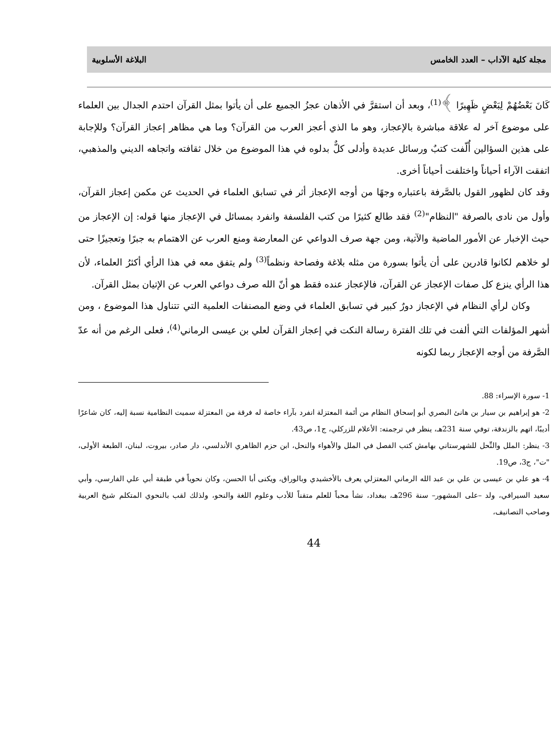مجلة كلية الآداب – العدد الخامس البلاغة الأسلوبية
كَانَ بَعْضُهُمْ لِبَعْضٍ ظَهِيرًا ﴾<sup>(1)</sup>، وبعد أن استقرَّ في الأذهان عجزُ الجميع على أن يأتوا بمثل القرآن احتدم الجدال بين العلماء على موضوع آخر له علاقة مباشرة بالإعجاز، وهو ما الذي أعجز العرب من القرآن؟ وما هي مظاهر إعجاز القرآن؟ وللإجابة على هذين السؤالين أُلّفت كتبٌ ورسائل عديدة وأدلى كلٌّ بدلوه في هذا الموضوع من خلال ثقافته واتجاهه الديني والمذهبي، اتفقت الآراء أحياناً واختلفت أحياناً أخرى.
وقد كان لظهور القول بالصَّرفة باعتباره وجهًا من أوجه الإعجاز أثر في تسابق العلماء في الحديث عن مكمن إعجاز القرآن، وأول من نادى بالصرفة "النظام"<sup>(2)</sup> فقد طالع كثيرًا من كتب الفلسفة وانفرد بمسائل في الإعجاز منها قوله: إن الإعجاز من حيث الإخبار عن الأمور الماضية والآتية، ومن جهة صرف الدواعي عن المعارضة ومنع العرب عن الاهتمام به جبرًا وتعجيزًا حتى لو خلاهم لكانوا قادرين على أن يأتوا بسورة من مثله بلاغة وفصاحة ونظماً<sup>(3)</sup> ولم يتفق معه في هذا الرأي أكثرُ العلماء، لأن هذا الرأي ينزع كل صفات الإعجاز عن القرآن، فالإعجاز عنده فقط هو أنّ الله صرف دواعي العرب عن الإتيان بمثل القرآن.
وكان لرأي النظام في الإعجاز دورٌ كبير في تسابق العلماء في وضع المصنفات العلمية التي تتناول هذا الموضوع ، ومن أشهر المؤلفات التي ألفت في تلك الفترة رسالة النكت في إعجاز القرآن لعلي بن عيسى الرماني<sup>(4)</sup>، فعلى الرغم من أنه عدّ الصَّرفة من أوجه الإعجاز ربما لكونه
1- سورة الإسراء: 88.
2- هو إبراهيم بن سيار بن هانئ البصري أبو إسحاق النظام من أئمة المعتزلة انفرد بآراء خاصة له فرقة من المعتزلة سميت النظامية نسبة إليه، كان شاعرًا أديبًا، اتهم بالزندقة، توفي سنة 231هـ، ينظر في ترجمته: الأعلام للزركلي، ج1، ص43.
3- ينظر: الملل والنِّحل للشهرستاني بهامش كتب الفصل في الملل والأهواء والنحل، ابن حزم الظاهري الأندلسي، دار صادر، بيروت، لبنان، الطبعة الأولى، "ت"، ج3، ص19.
4- هو علي بن عيسى بن علي بن عبد الله الرماني المعتزلي يعرف بالأخشيدي وبالوراق، ويكنى أبا الحسن، وكان نحوياً في طبقة أبي علي الفارسي، وأبي سعيد السيرافي، ولد –على المشهور– سنة 296هـ، ببغداد، نشأ محباً للعلم متقناً للأدب وعلوم اللغة والنحو، ولذلك لقب بالنحوي المتكلم شيخ العربية وصاحب التصانيف،
44